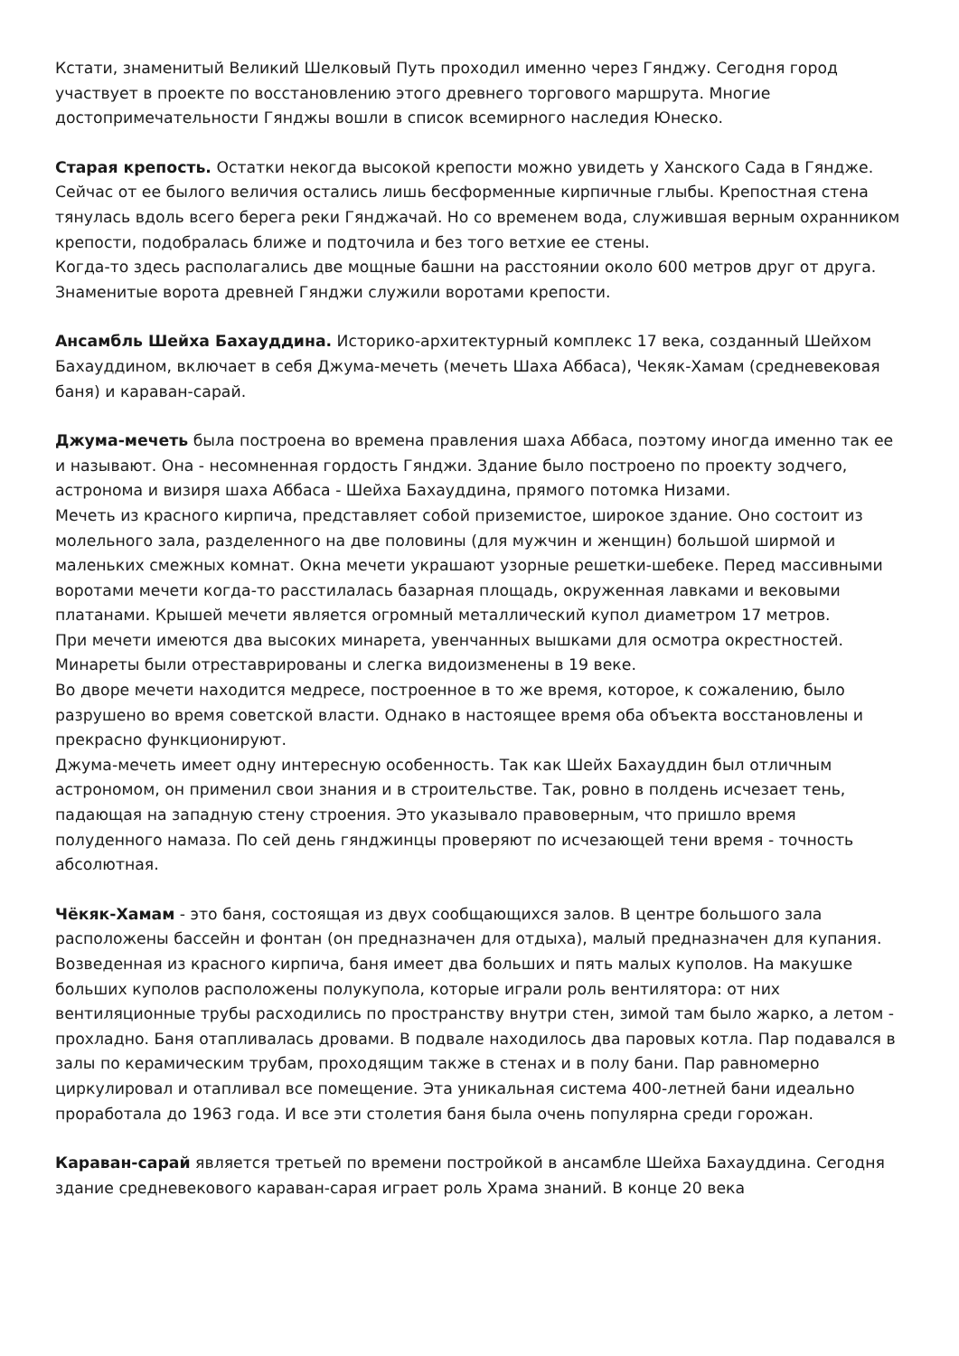Кстати, знаменитый Великий Шелковый Путь проходил именно через Гянджу. Сегодня город участвует в проекте по восстановлению этого древнего торгового маршрута. Многие достопримечательности Гянджы вошли в список всемирного наследия Юнеско.
Старая крепость. Остатки некогда высокой крепости можно увидеть у Ханского Сада в Гяндже. Сейчас от ее былого величия остались лишь бесформенные кирпичные глыбы. Крепостная стена тянулась вдоль всего берега реки Гянджачай. Но со временем вода, служившая верным охранником крепости, подобралась ближе и подточила и без того ветхие ее стены.
Когда-то здесь располагались две мощные башни на расстоянии около 600 метров друг от друга. Знаменитые ворота древней Гянджи служили воротами крепости.
Ансамбль Шейха Бахауддина. Историко-архитектурный комплекс 17 века, созданный Шейхом Бахауддином, включает в себя Джума-мечеть (мечеть Шаха Аббаса), Чекяк-Хамам (средневековая баня) и караван-сарай.
Джума-мечеть была построена во времена правления шаха Аббаса, поэтому иногда именно так ее и называют. Она - несомненная гордость Гянджи. Здание было построено по проекту зодчего, астронома и визиря шаха Аббаса - Шейха Бахауддина, прямого потомка Низами.
Мечеть из красного кирпича, представляет собой приземистое, широкое здание. Оно состоит из молельного зала, разделенного на две половины (для мужчин и женщин) большой ширмой и маленьких смежных комнат. Окна мечети украшают узорные решетки-шебеке. Перед массивными воротами мечети когда-то расстилалась базарная площадь, окруженная лавками и вековыми платанами. Крышей мечети является огромный металлический купол диаметром 17 метров.
При мечети имеются два высоких минарета, увенчанных вышками для осмотра окрестностей. Минареты были отреставрированы и слегка видоизменены в 19 веке.
Во дворе мечети находится медресе, построенное в то же время, которое, к сожалению, было разрушено во время советской власти. Однако в настоящее время оба объекта восстановлены и прекрасно функционируют.
Джума-мечеть имеет одну интересную особенность. Так как Шейх Бахауддин был отличным астрономом, он применил свои знания и в строительстве. Так, ровно в полдень исчезает тень, падающая на западную стену строения. Это указывало правоверным, что пришло время полуденного намаза. По сей день гянджинцы проверяют по исчезающей тени время - точность абсолютная.
Чёкяк-Хамам - это баня, состоящая из двух сообщающихся залов. В центре большого зала расположены бассейн и фонтан (он предназначен для отдыха), малый предназначен для купания. Возведенная из красного кирпича, баня имеет два больших и пять малых куполов. На макушке больших куполов расположены полукупола, которые играли роль вентилятора: от них вентиляционные трубы расходились по пространству внутри стен, зимой там было жарко, а летом - прохладно. Баня отапливалась дровами. В подвале находилось два паровых котла. Пар подавался в залы по керамическим трубам, проходящим также в стенах и в полу бани. Пар равномерно циркулировал и отапливал все помещение. Эта уникальная система 400-летней бани идеально проработала до 1963 года. И все эти столетия баня была очень популярна среди горожан.
Караван-сарай является третьей по времени постройкой в ансамбле Шейха Бахауддина. Сегодня здание средневекового караван-сарая играет роль Храма знаний. В конце 20 века